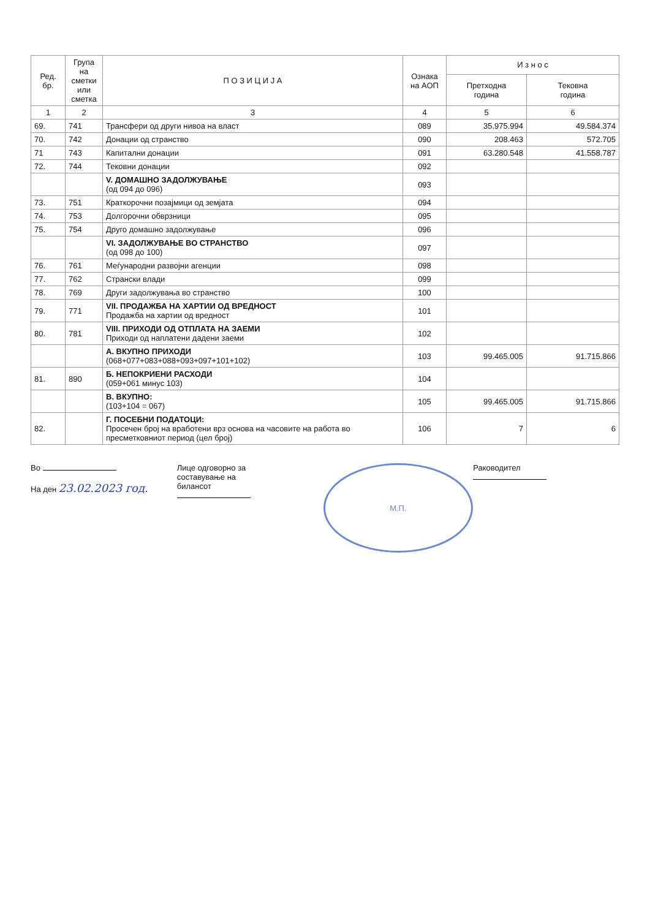| Ред. бр. | Група на сметки или сметка | П О З И Ц И Ј А | Ознака на АОП | И з н о с | |
| --- | --- | --- | --- | --- | --- |
| | | | | Претходна година | Тековна година |
| 1 | 2 | 3 | 4 | 5 | 6 |
| 69. | 741 | Трансфери од други нивоа на власт | 089 | 35.975.994 | 49.584.374 |
| 70. | 742 | Донации од странство | 090 | 208.463 | 572.705 |
| 71 | 743 | Капитални донации | 091 | 63.280.548 | 41.558.787 |
| 72. | 744 | Тековни донации | 092 | | |
| | | V. ДОМАШНО ЗАДОЛЖУВАЊЕ (од 094 до 096) | 093 | | |
| 73. | 751 | Краткорочни позајмици од земјата | 094 | | |
| 74. | 753 | Долгорочни обврзници | 095 | | |
| 75. | 754 | Друго домашно задолжување | 096 | | |
| | | VI. ЗАДОЛЖУВАЊЕ ВО СТРАНСТВО (од 098 до 100) | 097 | | |
| 76. | 761 | Меѓународни развојни агенции | 098 | | |
| 77. | 762 | Странски влади | 099 | | |
| 78. | 769 | Други задолжувања во странство | 100 | | |
| 79. | 771 | VII. ПРОДАЖБА НА ХАРТИИ ОД ВРЕДНОСТ Продажба на хартии од вредност | 101 | | |
| 80. | 781 | VIII. ПРИХОДИ ОД ОТПЛАТА НА ЗАЕМИ Приходи од наплатени дадени заеми | 102 | | |
| | | А. ВКУПНО ПРИХОДИ (068+077+083+088+093+097+101+102) | 103 | 99.465.005 | 91.715.866 |
| 81. | 890 | Б. НЕПОКРИЕНИ РАСХОДИ (059+061 минус 103) | 104 | | |
| | | В. ВКУПНО: (103+104 = 067) | 105 | 99.465.005 | 91.715.866 |
| 82. | | Г. ПОСЕБНИ ПОДАТОЦИ: Просечен број на вработени врз основа на часовите на работа во пресметковниот период (цел број) | 106 | 7 | 6 |
Во
На ден 23.02.2023 год.
Лице одговорно за
составување на
билансот
М.П.
Раководител